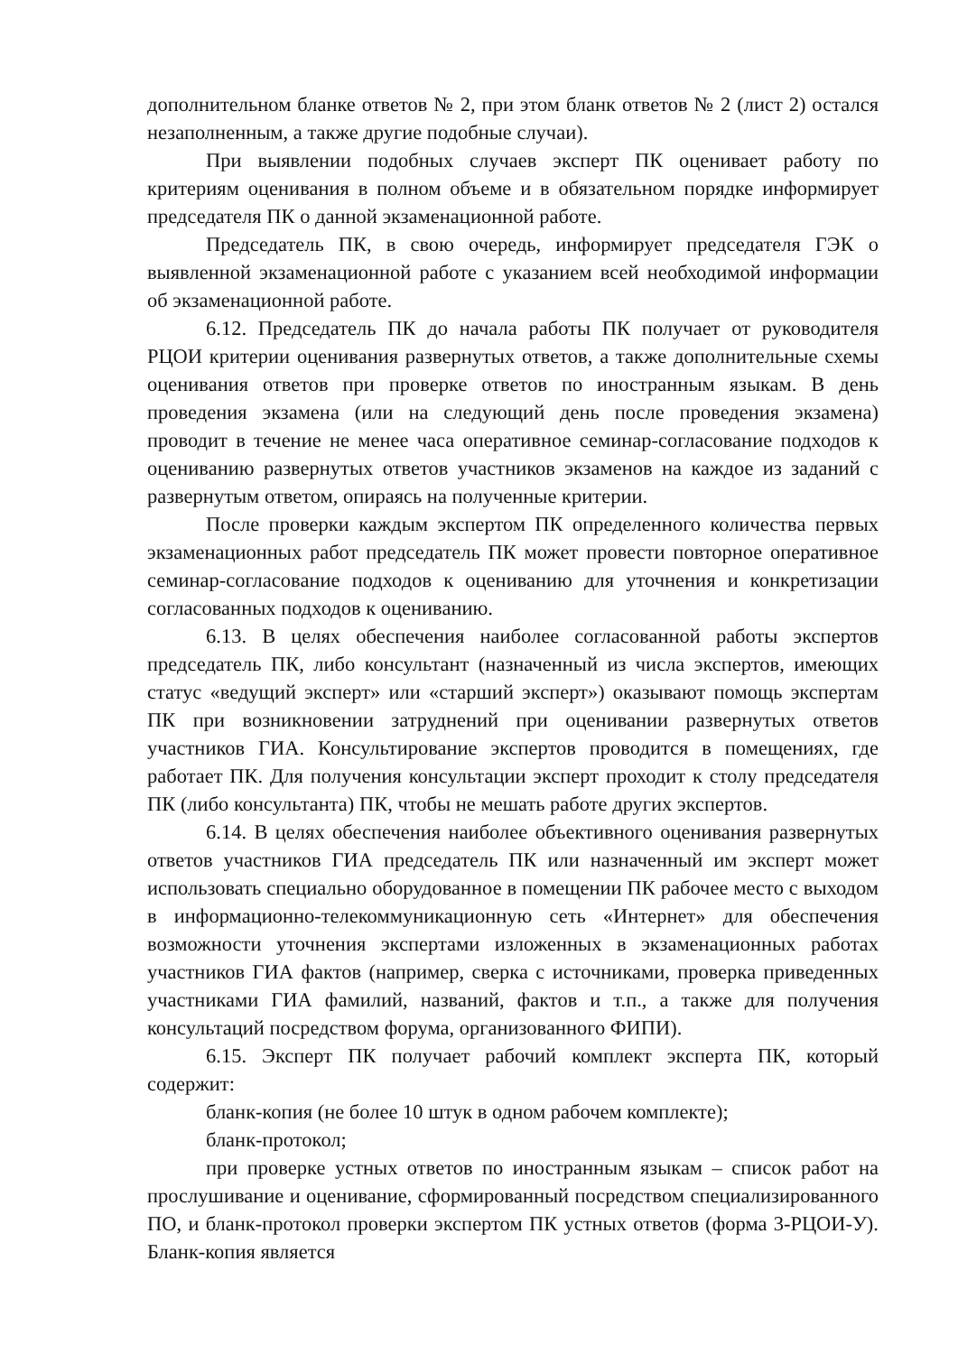дополнительном бланке ответов № 2, при этом бланк ответов № 2 (лист 2) остался незаполненным, а также другие подобные случаи).
При выявлении подобных случаев эксперт ПК оценивает работу по критериям оценивания в полном объеме и в обязательном порядке информирует председателя ПК о данной экзаменационной работе.
Председатель ПК, в свою очередь, информирует председателя ГЭК о выявленной экзаменационной работе с указанием всей необходимой информации об экзаменационной работе.
6.12. Председатель ПК до начала работы ПК получает от руководителя РЦОИ критерии оценивания развернутых ответов, а также дополнительные схемы оценивания ответов при проверке ответов по иностранным языкам. В день проведения экзамена (или на следующий день после проведения экзамена) проводит в течение не менее часа оперативное семинар-согласование подходов к оцениванию развернутых ответов участников экзаменов на каждое из заданий с развернутым ответом, опираясь на полученные критерии.
После проверки каждым экспертом ПК определенного количества первых экзаменационных работ председатель ПК может провести повторное оперативное семинар-согласование подходов к оцениванию для уточнения и конкретизации согласованных подходов к оцениванию.
6.13. В целях обеспечения наиболее согласованной работы экспертов председатель ПК, либо консультант (назначенный из числа экспертов, имеющих статус «ведущий эксперт» или «старший эксперт») оказывают помощь экспертам ПК при возникновении затруднений при оценивании развернутых ответов участников ГИА. Консультирование экспертов проводится в помещениях, где работает ПК. Для получения консультации эксперт проходит к столу председателя ПК (либо консультанта) ПК, чтобы не мешать работе других экспертов.
6.14. В целях обеспечения наиболее объективного оценивания развернутых ответов участников ГИА председатель ПК или назначенный им эксперт может использовать специально оборудованное в помещении ПК рабочее место с выходом в информационно-телекоммуникационную сеть «Интернет» для обеспечения возможности уточнения экспертами изложенных в экзаменационных работах участников ГИА фактов (например, сверка с источниками, проверка приведенных участниками ГИА фамилий, названий, фактов и т.п., а также для получения консультаций посредством форума, организованного ФИПИ).
6.15. Эксперт ПК получает рабочий комплект эксперта ПК, который содержит:
бланк-копия (не более 10 штук в одном рабочем комплекте);
бланк-протокол;
при проверке устных ответов по иностранным языкам – список работ на прослушивание и оценивание, сформированный посредством специализированного ПО, и бланк-протокол проверки экспертом ПК устных ответов (форма 3-РЦОИ-У). Бланк-копия является